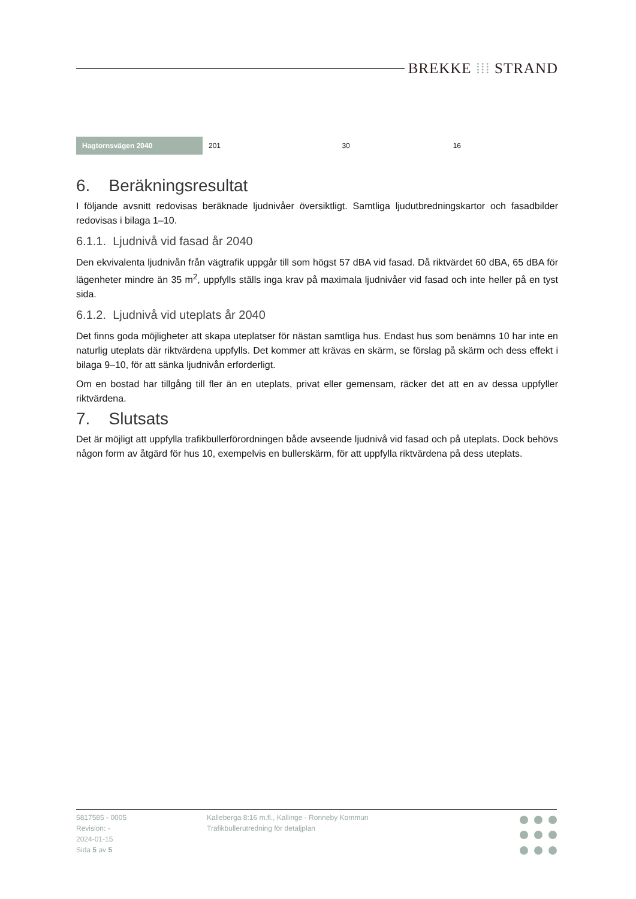BREKKE ⁞⁞⁞ STRAND
| Hagtornsvägen 2040 | 201 | 30 | 16 |
6. Beräkningsresultat
I följande avsnitt redovisas beräknade ljudnivåer översiktligt. Samtliga ljudutbredningskartor och fasadbilder redovisas i bilaga 1–10.
6.1.1. Ljudnivå vid fasad år 2040
Den ekvivalenta ljudnivån från vägtrafik uppgår till som högst 57 dBA vid fasad. Då riktvärdet 60 dBA, 65 dBA för lägenheter mindre än 35 m<sup>2</sup>, uppfylls ställs inga krav på maximala ljudnivåer vid fasad och inte heller på en tyst sida.
6.1.2. Ljudnivå vid uteplats år 2040
Det finns goda möjligheter att skapa uteplatser för nästan samtliga hus. Endast hus som benämns 10 har inte en naturlig uteplats där riktvärdena uppfylls. Det kommer att krävas en skärm, se förslag på skärm och dess effekt i bilaga 9–10, för att sänka ljudnivån erforderligt.
Om en bostad har tillgång till fler än en uteplats, privat eller gemensam, räcker det att en av dessa uppfyller riktvärdena.
7. Slutsats
Det är möjligt att uppfylla trafikbullerförordningen både avseende ljudnivå vid fasad och på uteplats. Dock behövs någon form av åtgärd för hus 10, exempelvis en bullerskärm, för att uppfylla riktvärdena på dess uteplats.
5817585 - 0005
Revision: -
2024-01-15
Sida 5 av 5
Kalleberga 8:16 m.fl., Kallinge - Ronneby Kommun
Trafikbullerutredning för detaljplan